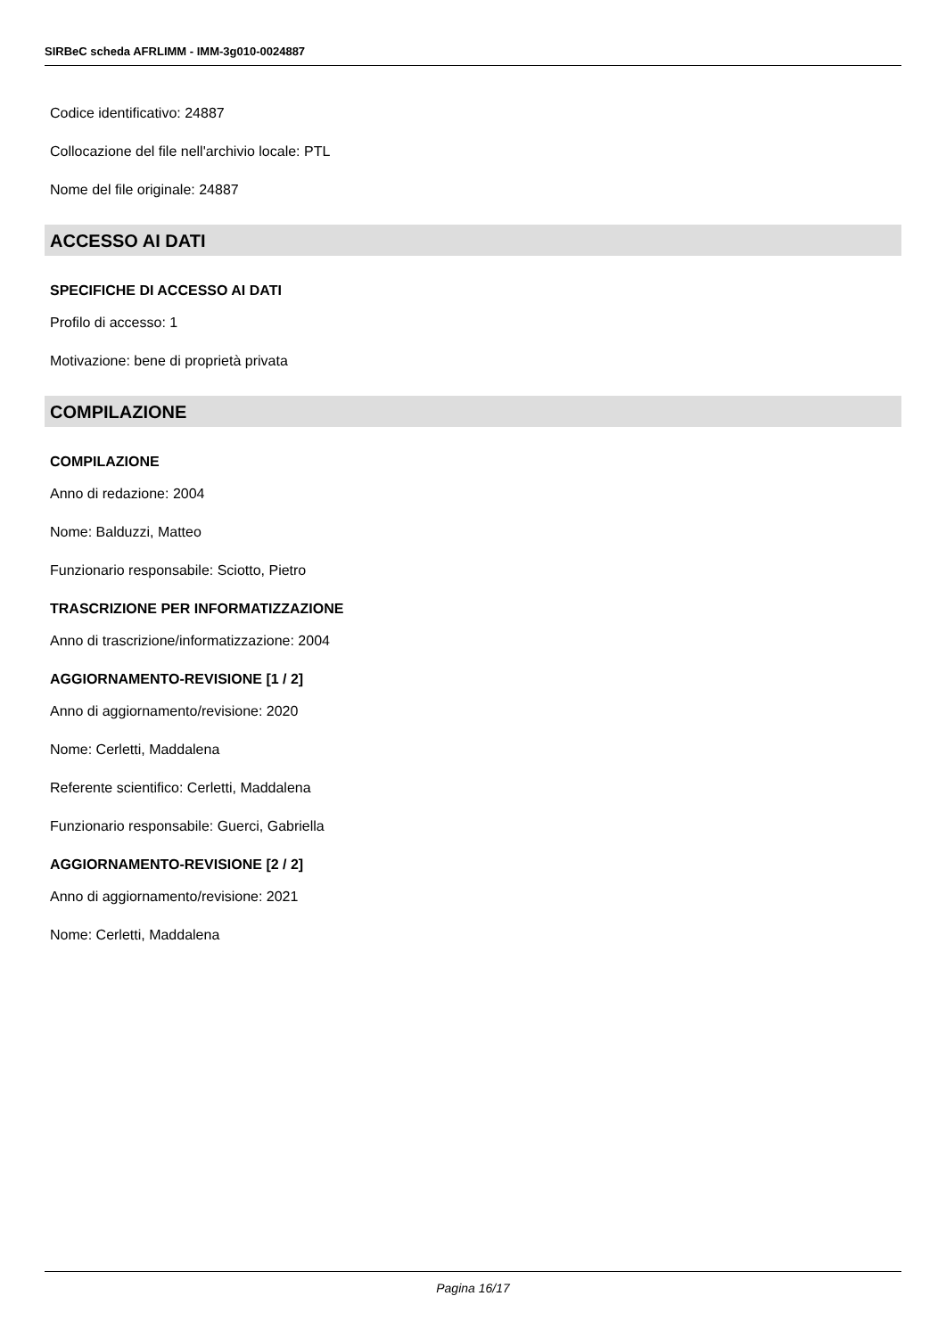SIRBeC scheda AFRLIMM - IMM-3g010-0024887
Codice identificativo: 24887
Collocazione del file nell'archivio locale: PTL
Nome del file originale: 24887
ACCESSO AI DATI
SPECIFICHE DI ACCESSO AI DATI
Profilo di accesso: 1
Motivazione: bene di proprietà privata
COMPILAZIONE
COMPILAZIONE
Anno di redazione: 2004
Nome: Balduzzi, Matteo
Funzionario responsabile: Sciotto, Pietro
TRASCRIZIONE PER INFORMATIZZAZIONE
Anno di trascrizione/informatizzazione: 2004
AGGIORNAMENTO-REVISIONE [1 / 2]
Anno di aggiornamento/revisione: 2020
Nome: Cerletti, Maddalena
Referente scientifico: Cerletti, Maddalena
Funzionario responsabile: Guerci, Gabriella
AGGIORNAMENTO-REVISIONE [2 / 2]
Anno di aggiornamento/revisione: 2021
Nome: Cerletti, Maddalena
Pagina 16/17